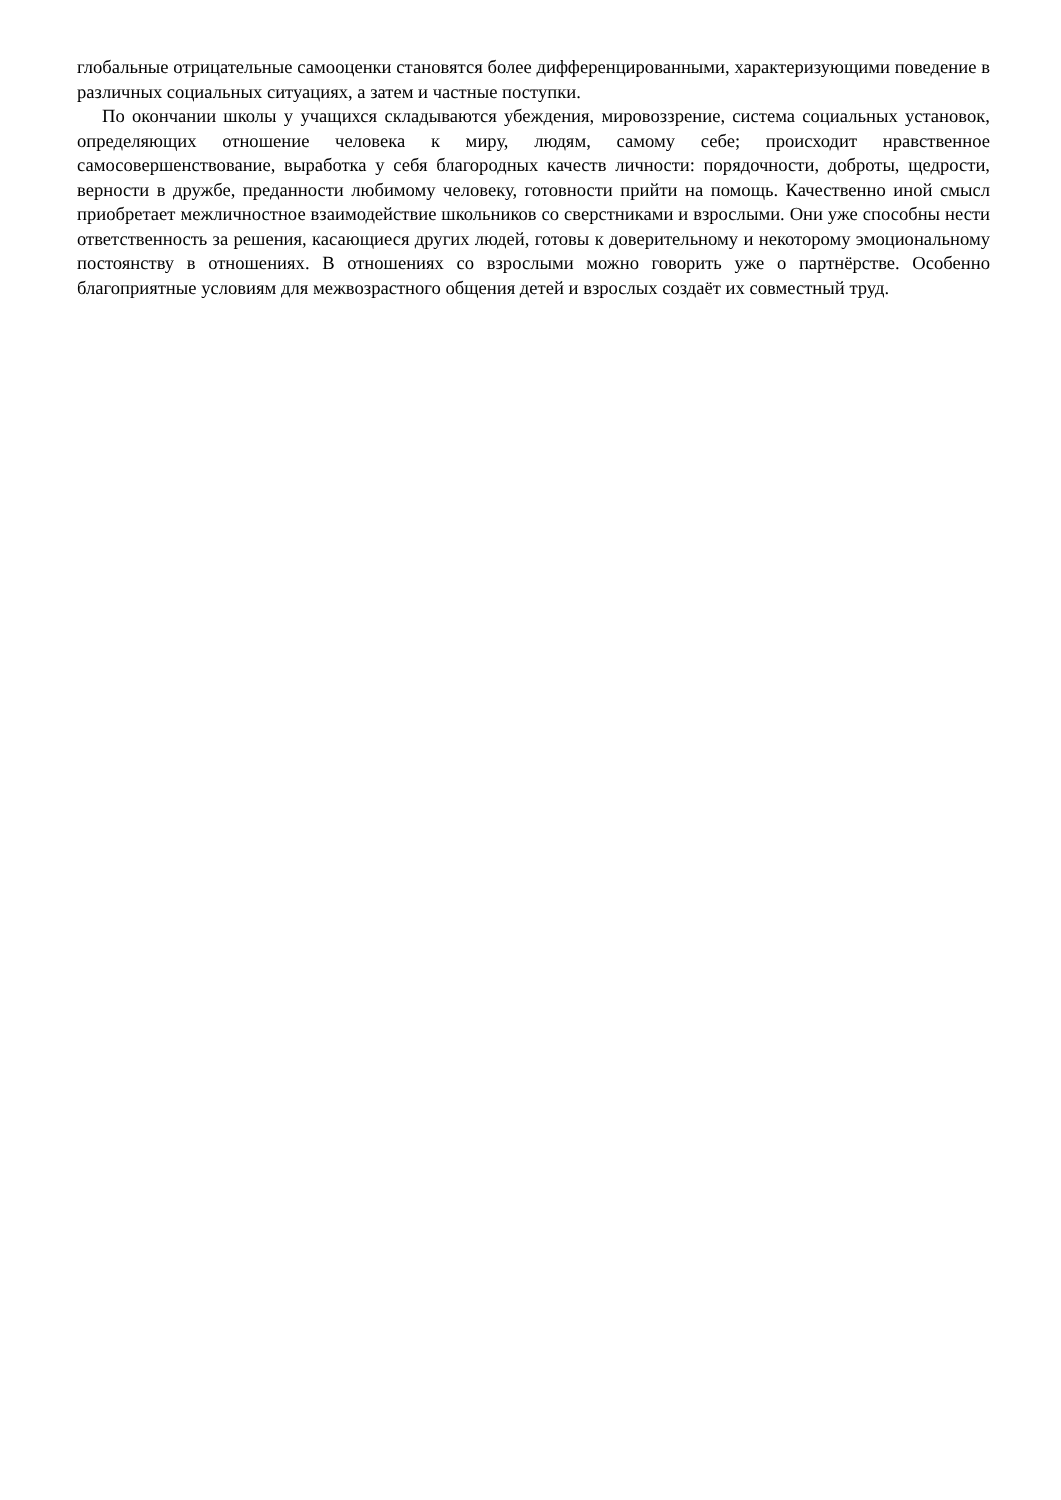глобальные отрицательные самооценки становятся более дифференцированными, характеризующими поведение в различных социальных ситуациях, а затем и частные поступки.
По окончании школы у учащихся складываются убеждения, мировоззрение, система социальных установок, определяющих отношение человека к миру, людям, самому себе; происходит нравственное самосовершенствование, выработка у себя благородных качеств личности: порядочности, доброты, щедрости, верности в дружбе, преданности любимому человеку, готовности прийти на помощь. Качественно иной смысл приобретает межличностное взаимодействие школьников со сверстниками и взрослыми. Они уже способны нести ответственность за решения, касающиеся других людей, готовы к доверительному и некоторому эмоциональному постоянству в отношениях. В отношениях со взрослыми можно говорить уже о партнёрстве. Особенно благоприятные условиям для межвозрастного общения детей и взрослых создаёт их совместный труд.